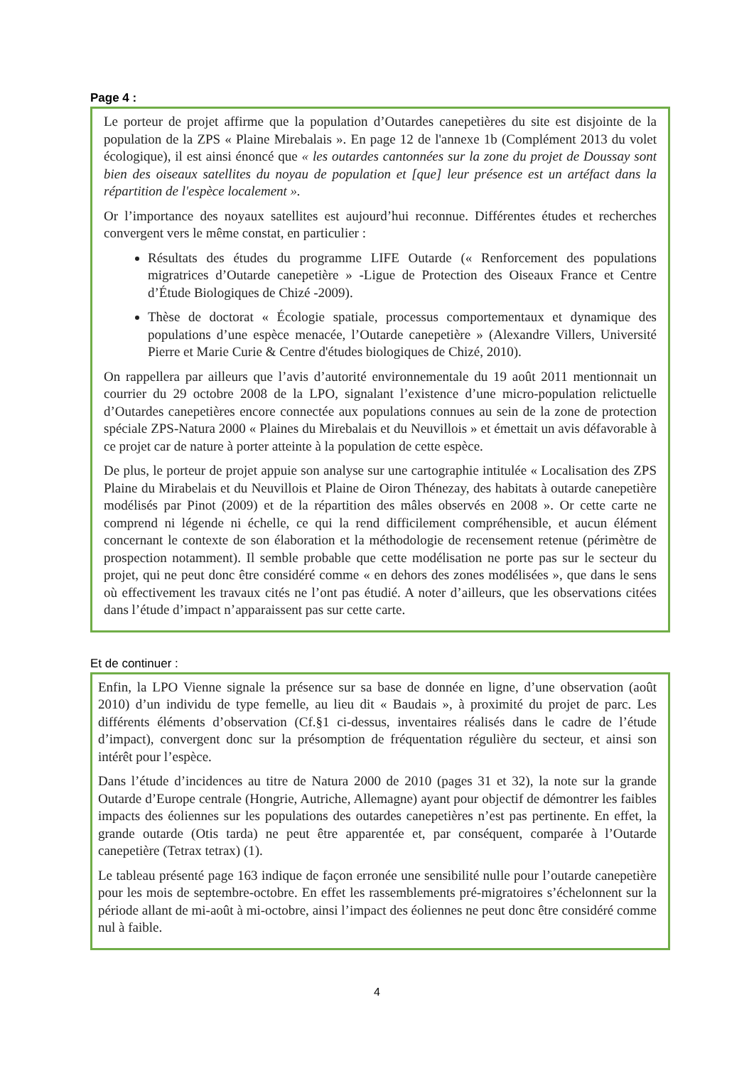Page 4 :
Le porteur de projet affirme que la population d’Outardes canepetières du site est disjointe de la population de la ZPS « Plaine Mirebalais ». En page 12 de l'annexe 1b (Complément 2013 du volet écologique), il est ainsi énoncé que « les outardes cantonnées sur la zone du projet de Doussay sont bien des oiseaux satellites du noyau de population et [que] leur présence est un artéfact dans la répartition de l'espèce localement ».
Or l’importance des noyaux satellites est aujourd’hui reconnue. Différentes études et recherches convergent vers le même constat, en particulier :
Résultats des études du programme LIFE Outarde (« Renforcement des populations migratrices d’Outarde canepetière » -Ligue de Protection des Oiseaux France et Centre d’Étude Biologiques de Chizé -2009).
Thèse de doctorat « Écologie spatiale, processus comportementaux et dynamique des populations d’une espèce menacée, l’Outarde canepetière » (Alexandre Villers, Université Pierre et Marie Curie & Centre d'études biologiques de Chizé, 2010).
On rappellera par ailleurs que l’avis d’autorité environnementale du 19 août 2011 mentionnait un courrier du 29 octobre 2008 de la LPO, signalant l’existence d’une micro-population relictuelle d’Outardes canepetières encore connectée aux populations connues au sein de la zone de protection spéciale ZPS-Natura 2000 « Plaines du Mirebalais et du Neuvillois » et émettait un avis défavorable à ce projet car de nature à porter atteinte à la population de cette espèce.
De plus, le porteur de projet appuie son analyse sur une cartographie intitulée « Localisation des ZPS Plaine du Mirabelais et du Neuvillois et Plaine de Oiron Thénezay, des habitats à outarde canepetière modélisés par Pinot (2009) et de la répartition des mâles observés en 2008 ». Or cette carte ne comprend ni légende ni échelle, ce qui la rend difficilement compréhensible, et aucun élément concernant le contexte de son élaboration et la méthodologie de recensement retenue (périmètre de prospection notamment). Il semble probable que cette modélisation ne porte pas sur le secteur du projet, qui ne peut donc être considéré comme « en dehors des zones modélisées », que dans le sens où effectivement les travaux cités ne l’ont pas étudié. A noter d’ailleurs, que les observations citées dans l’étude d’impact n’apparaissent pas sur cette carte.
Et de continuer :
Enfin, la LPO Vienne signale la présence sur sa base de donnée en ligne, d’une observation (août 2010) d’un individu de type femelle, au lieu dit « Baudais », à proximité du projet de parc. Les différents éléments d’observation (Cf.§1 ci-dessus, inventaires réalisés dans le cadre de l’étude d’impact), convergent donc sur la présomption de fréquentation régulière du secteur, et ainsi son intérêt pour l’espèce.
Dans l’étude d’incidences au titre de Natura 2000 de 2010 (pages 31 et 32), la note sur la grande Outarde d’Europe centrale (Hongrie, Autriche, Allemagne) ayant pour objectif de démontrer les faibles impacts des éoliennes sur les populations des outardes canepetières n’est pas pertinente. En effet, la grande outarde (Otis tarda) ne peut être apparentée et, par conséquent, comparée à l’Outarde canepetière (Tetrax tetrax) (1).
Le tableau présenté page 163 indique de façon erronée une sensibilité nulle pour l’outarde canepetière pour les mois de septembre-octobre. En effet les rassemblements pré-migratoires s’échelonnent sur la période allant de mi-août à mi-octobre, ainsi l’impact des éoliennes ne peut donc être considéré comme nul à faible.
4